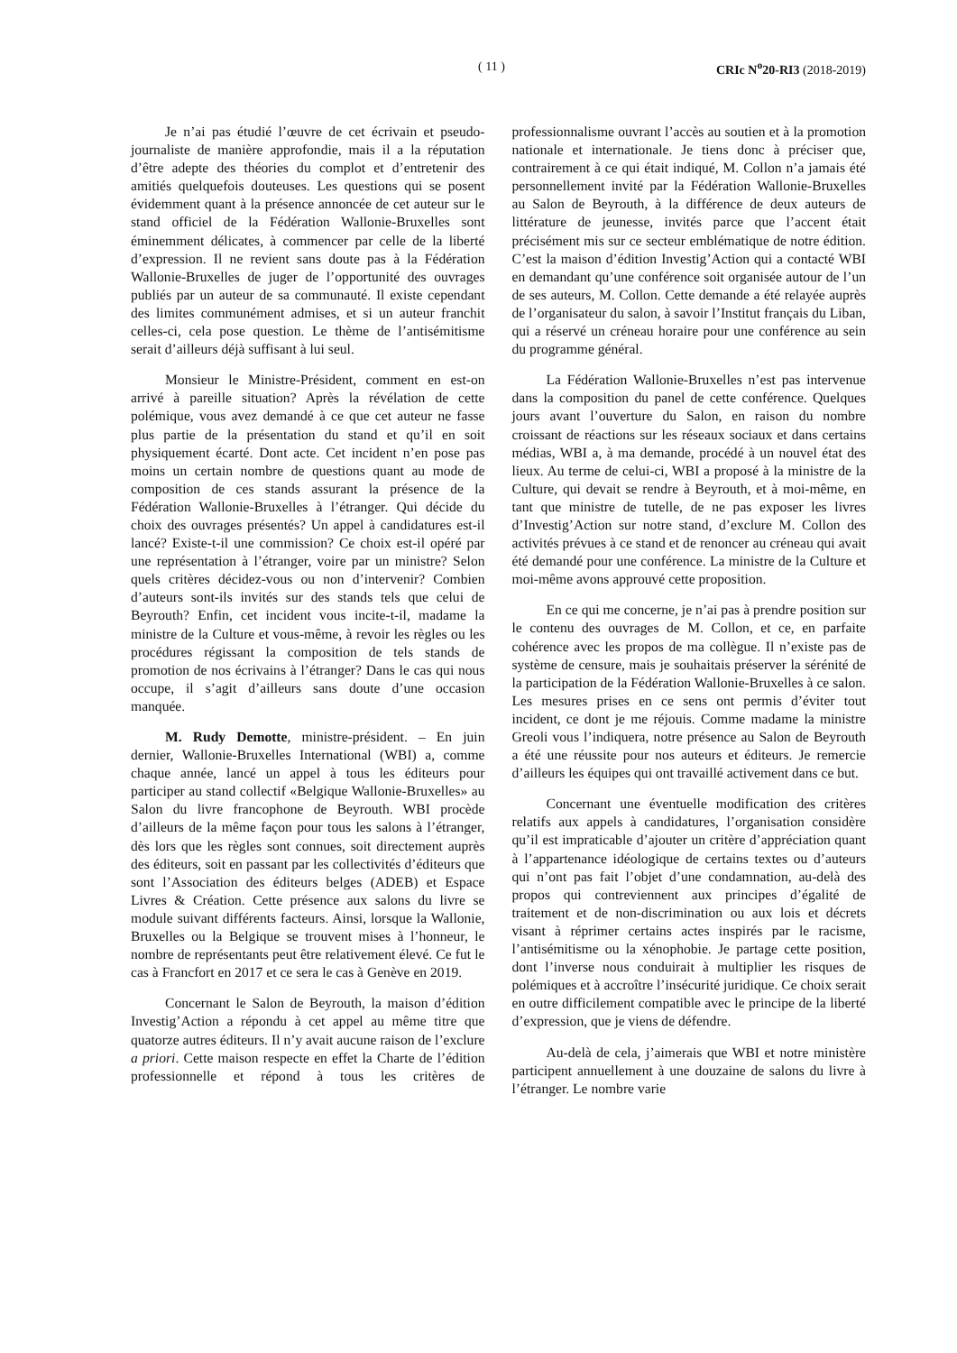( 11 ) CRIc N<sup>o</sup>20-RI3 (2018-2019)
Je n’ai pas étudié l’œuvre de cet écrivain et pseudo-journaliste de manière approfondie, mais il a la réputation d’être adepte des théories du complot et d’entretenir des amitiés quelquefois douteuses. Les questions qui se posent évidemment quant à la présence annoncée de cet auteur sur le stand officiel de la Fédération Wallonie-Bruxelles sont éminemment délicates, à commencer par celle de la liberté d’expression. Il ne revient sans doute pas à la Fédération Wallonie-Bruxelles de juger de l’opportunité des ouvrages publiés par un auteur de sa communauté. Il existe cependant des limites communément admises, et si un auteur franchit celles-ci, cela pose question. Le thème de l’antisémitisme serait d’ailleurs déjà suffisant à lui seul.
Monsieur le Ministre-Président, comment en est-on arrivé à pareille situation? Après la révélation de cette polémique, vous avez demandé à ce que cet auteur ne fasse plus partie de la présentation du stand et qu’il en soit physiquement écarté. Dont acte. Cet incident n’en pose pas moins un certain nombre de questions quant au mode de composition de ces stands assurant la présence de la Fédération Wallonie-Bruxelles à l’étranger. Qui décide du choix des ouvrages présentés? Un appel à candidatures est-il lancé? Existe-t-il une commission? Ce choix est-il opéré par une représentation à l’étranger, voire par un ministre? Selon quels critères décidez-vous ou non d’intervenir? Combien d’auteurs sont-ils invités sur des stands tels que celui de Beyrouth? Enfin, cet incident vous incite-t-il, madame la ministre de la Culture et vous-même, à revoir les règles ou les procédures régissant la composition de tels stands de promotion de nos écrivains à l’étranger? Dans le cas qui nous occupe, il s’agit d’ailleurs sans doute d’une occasion manquée.
M. Rudy Demotte, ministre-président. – En juin dernier, Wallonie-Bruxelles International (WBI) a, comme chaque année, lancé un appel à tous les éditeurs pour participer au stand collectif «Belgique Wallonie-Bruxelles» au Salon du livre francophone de Beyrouth. WBI procède d’ailleurs de la même façon pour tous les salons à l’étranger, dès lors que les règles sont connues, soit directement auprès des éditeurs, soit en passant par les collectivités d’éditeurs que sont l’Association des éditeurs belges (ADEB) et Espace Livres & Création. Cette présence aux salons du livre se module suivant différents facteurs. Ainsi, lorsque la Wallonie, Bruxelles ou la Belgique se trouvent mises à l’honneur, le nombre de représentants peut être relativement élevé. Ce fut le cas à Francfort en 2017 et ce sera le cas à Genève en 2019.
Concernant le Salon de Beyrouth, la maison d’édition Investig’Action a répondu à cet appel au même titre que quatorze autres éditeurs. Il n’y avait aucune raison de l’exclure a priori. Cette maison respecte en effet la Charte de l’édition professionnelle et répond à tous les critères de professionnalisme ouvrant l’accès au soutien et à la promotion nationale et internationale. Je tiens donc à préciser que, contrairement à ce qui était indiqué, M. Collon n’a jamais été personnellement invité par la Fédération Wallonie-Bruxelles au Salon de Beyrouth, à la différence de deux auteurs de littérature de jeunesse, invités parce que l’accent était précisément mis sur ce secteur emblématique de notre édition. C’est la maison d’édition Investig’Action qui a contacté WBI en demandant qu’une conférence soit organisée autour de l’un de ses auteurs, M. Collon. Cette demande a été relayée auprès de l’organisateur du salon, à savoir l’Institut français du Liban, qui a réservé un créneau horaire pour une conférence au sein du programme général.
La Fédération Wallonie-Bruxelles n’est pas intervenue dans la composition du panel de cette conférence. Quelques jours avant l’ouverture du Salon, en raison du nombre croissant de réactions sur les réseaux sociaux et dans certains médias, WBI a, à ma demande, procédé à un nouvel état des lieux. Au terme de celui-ci, WBI a proposé à la ministre de la Culture, qui devait se rendre à Beyrouth, et à moi-même, en tant que ministre de tutelle, de ne pas exposer les livres d’Investig’Action sur notre stand, d’exclure M. Collon des activités prévues à ce stand et de renoncer au créneau qui avait été demandé pour une conférence. La ministre de la Culture et moi-même avons approuvé cette proposition.
En ce qui me concerne, je n’ai pas à prendre position sur le contenu des ouvrages de M. Collon, et ce, en parfaite cohérence avec les propos de ma collègue. Il n’existe pas de système de censure, mais je souhaitais préserver la sérénité de la participation de la Fédération Wallonie-Bruxelles à ce salon. Les mesures prises en ce sens ont permis d’éviter tout incident, ce dont je me réjouis. Comme madame la ministre Greoli vous l’indiquera, notre présence au Salon de Beyrouth a été une réussite pour nos auteurs et éditeurs. Je remercie d’ailleurs les équipes qui ont travaillé activement dans ce but.
Concernant une éventuelle modification des critères relatifs aux appels à candidatures, l’organisation considère qu’il est impraticable d’ajouter un critère d’appréciation quant à l’appartenance idéologique de certains textes ou d’auteurs qui n’ont pas fait l’objet d’une condamnation, au-delà des propos qui contreviennent aux principes d’égalité de traitement et de non-discrimination ou aux lois et décrets visant à réprimer certains actes inspirés par le racisme, l’antisémitisme ou la xénophobie. Je partage cette position, dont l’inverse nous conduirait à multiplier les risques de polémiques et à accroître l’insécurité juridique. Ce choix serait en outre difficilement compatible avec le principe de la liberté d’expression, que je viens de défendre.
Au-delà de cela, j’aimerais que WBI et notre ministère participent annuellement à une douzaine de salons du livre à l’étranger. Le nombre varie